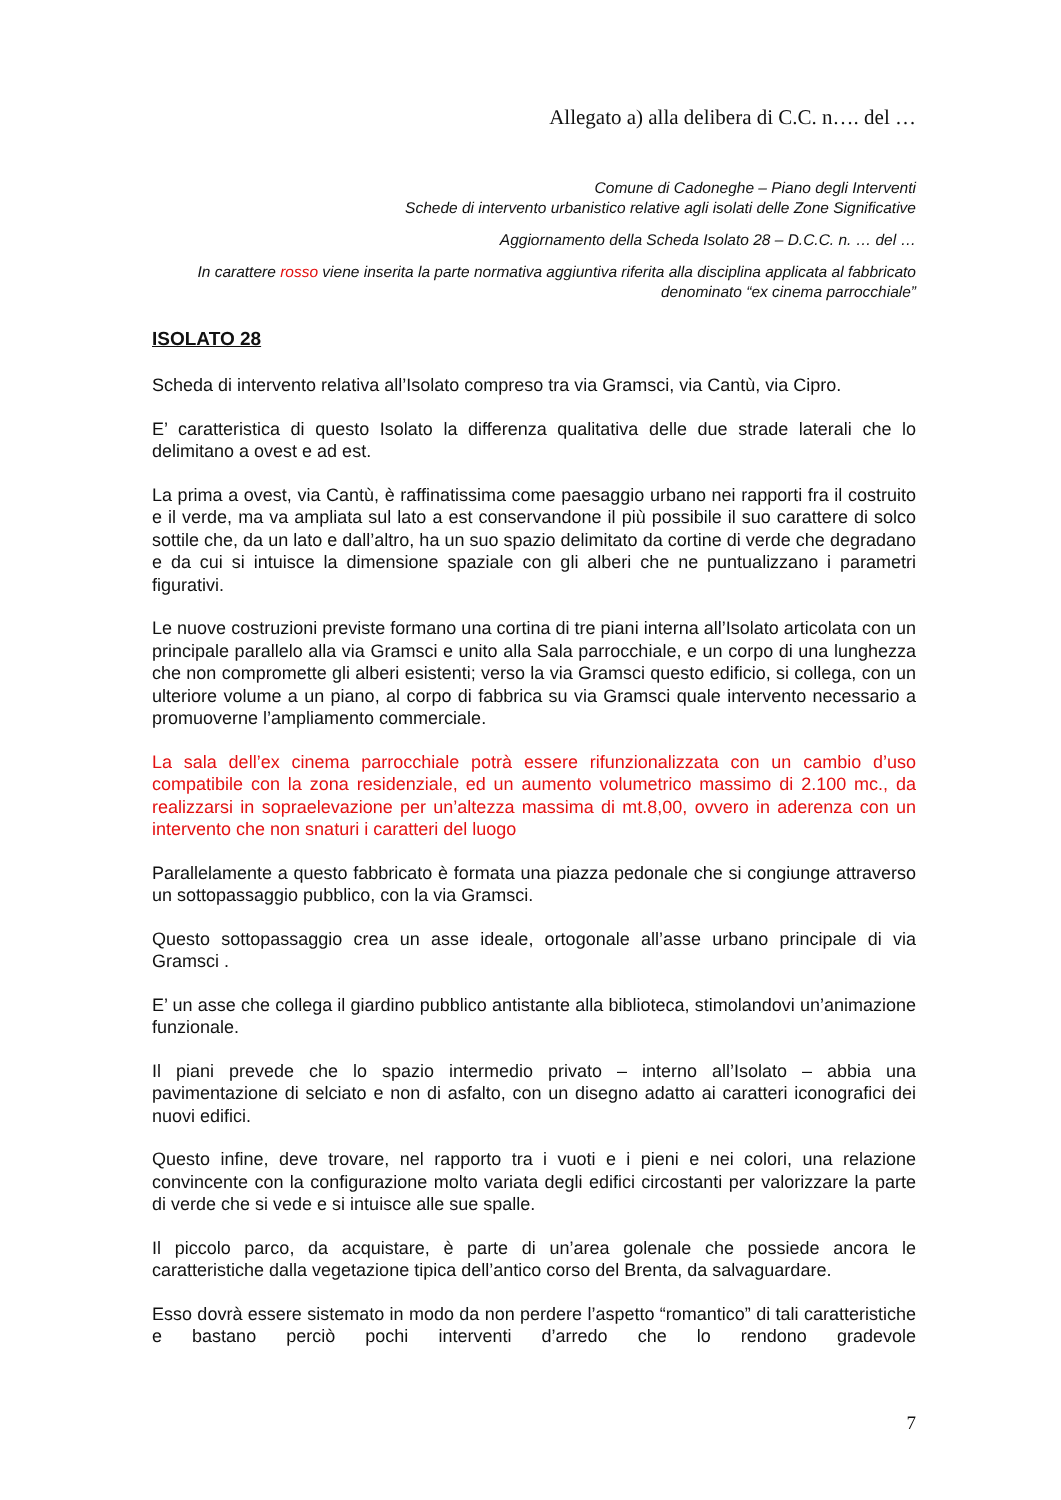Allegato a) alla delibera di C.C. n…. del …
Comune di Cadoneghe – Piano degli Interventi
Schede di intervento urbanistico relative agli isolati delle Zone Significative
Aggiornamento della Scheda Isolato 28 – D.C.C. n. … del …
In carattere rosso viene inserita la parte normativa aggiuntiva riferita alla disciplina applicata al fabbricato denominato “ex cinema parrocchiale”
ISOLATO 28
Scheda di intervento relativa all’Isolato compreso tra via Gramsci, via Cantù, via Cipro.
E’ caratteristica di questo Isolato la differenza qualitativa delle due strade laterali che lo delimitano a ovest e ad est.
La prima a ovest, via Cantù, è raffinatissima come paesaggio urbano nei rapporti fra il costruito e il verde, ma va ampliata sul lato a est conservandone il più possibile il suo carattere di solco sottile che, da un lato e dall’altro, ha un suo spazio delimitato da cortine di verde che degradano e da cui si intuisce la dimensione spaziale con gli alberi che ne puntualizzano i parametri figurativi.
Le nuove costruzioni previste formano una cortina di tre piani interna all’Isolato articolata con un principale parallelo alla via Gramsci e unito alla Sala parrocchiale, e un corpo di una lunghezza che non compromette gli alberi esistenti; verso la via Gramsci questo edificio, si collega, con un ulteriore volume a un piano, al corpo di fabbrica su via Gramsci quale intervento necessario a promuoverne l’ampliamento commerciale.
La sala dell’ex cinema parrocchiale potrà essere rifunzionalizzata con un cambio d’uso compatibile con la zona residenziale, ed un aumento volumetrico massimo di 2.100 mc., da realizzarsi in sopraelevazione per un’altezza massima di mt.8,00, ovvero in aderenza con un intervento che non snaturi i caratteri del luogo
Parallelamente a questo fabbricato è formata una piazza pedonale che si congiunge attraverso un sottopassaggio pubblico, con la via Gramsci.
Questo sottopassaggio crea un asse ideale, ortogonale all’asse urbano principale di via Gramsci .
E’ un asse che collega il giardino pubblico antistante alla biblioteca, stimolandovi un’animazione funzionale.
Il piani prevede che lo spazio intermedio privato – interno all’Isolato – abbia una pavimentazione di selciato e non di asfalto, con un disegno adatto ai caratteri iconografici dei nuovi edifici.
Questo infine, deve trovare, nel rapporto tra i vuoti e i pieni e nei colori, una relazione convincente con la configurazione molto variata degli edifici circostanti per valorizzare la parte di verde che si vede e si intuisce alle sue spalle.
Il piccolo parco, da acquistare, è parte di un’area golenale che possiede ancora le caratteristiche dalla vegetazione tipica dell’antico corso del Brenta, da salvaguardare.
Esso dovrà essere sistemato in modo da non perdere l’aspetto “romantico” di tali caratteristiche e bastano perciò pochi interventi d’arredo che lo rendono gradevole
7